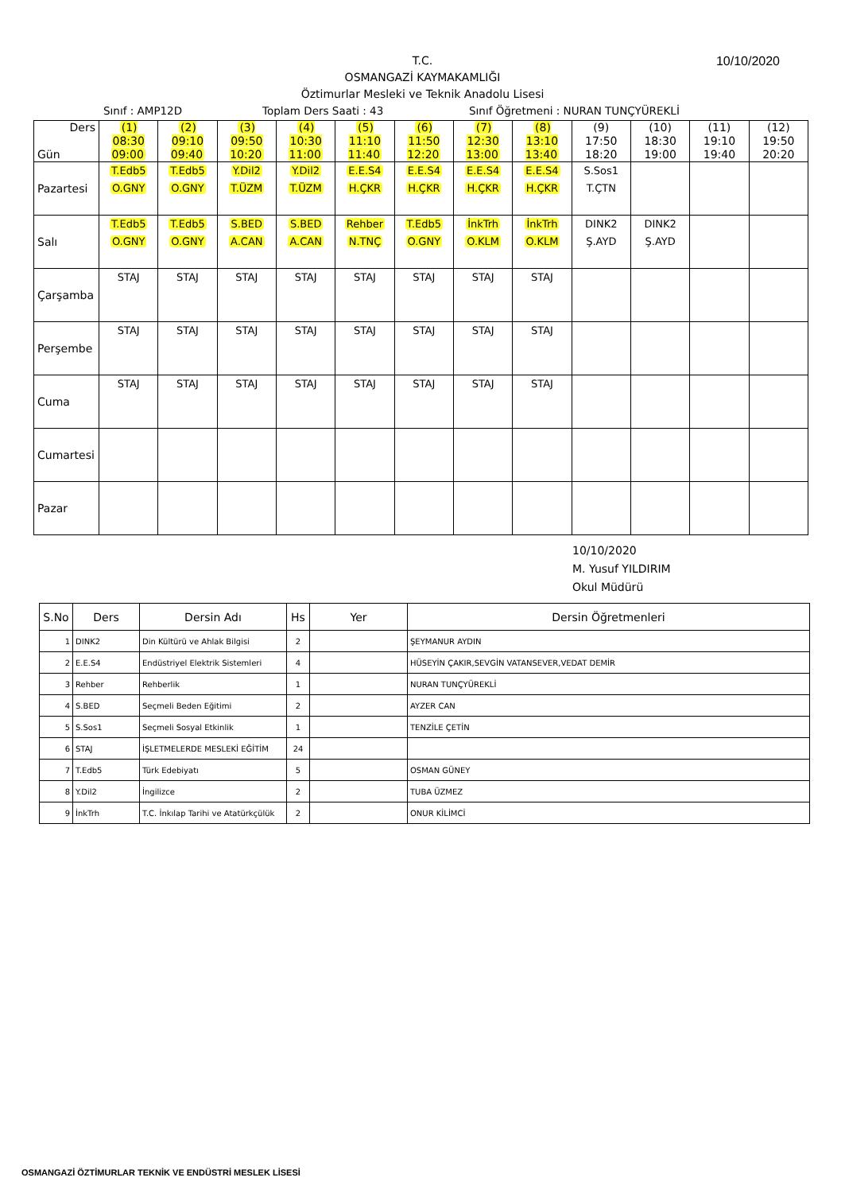T.C.
OSMANGAZİ KAYMAKAMLIĞI
Öztimurlar Mesleki ve Teknik Anadolu Lisesi
10/10/2020
Sınıf : AMP12D Toplam Ders Saati : 43 Sınıf Öğretmeni : NURAN TUNÇYÜREKLİ
| Ders Gün | (1) 08:30 09:00 | (2) 09:10 09:40 | (3) 09:50 10:20 | (4) 10:30 11:00 | (5) 11:10 11:40 | (6) 11:50 12:20 | (7) 12:30 13:00 | (8) 13:10 13:40 | (9) 17:50 18:20 | (10) 18:30 19:00 | (11) 19:10 19:40 | (12) 19:50 20:20 |
| --- | --- | --- | --- | --- | --- | --- | --- | --- | --- | --- | --- | --- |
| Pazartesi | T.Edb5 O.GNY | T.Edb5 O.GNY | Y.Dil2 T.ÜZM | Y.Dil2 T.ÜZM | E.E.S4 H.ÇKR | E.E.S4 H.ÇKR | E.E.S4 H.ÇKR | E.E.S4 H.ÇKR | S.Sos1 T.ÇTN | | | |
| Salı | T.Edb5 O.GNY | T.Edb5 O.GNY | S.BED A.CAN | S.BED A.CAN | Rehber N.TNÇ | T.Edb5 O.GNY | İnkTrh O.KLM | İnkTrh O.KLM | DINK2 Ş.AYD | DINK2 Ş.AYD | | |
| Çarşamba | STAJ | STAJ | STAJ | STAJ | STAJ | STAJ | STAJ | STAJ | | | | |
| Perşembe | STAJ | STAJ | STAJ | STAJ | STAJ | STAJ | STAJ | STAJ | | | | |
| Cuma | STAJ | STAJ | STAJ | STAJ | STAJ | STAJ | STAJ | STAJ | | | | |
| Cumartesi | | | | | | | | | | | | |
| Pazar | | | | | | | | | | | | |
10/10/2020
M. Yusuf YILDIRIM
Okul Müdürü
| S.No | Ders | Dersin Adı | Hs | Yer | Dersin Öğretmenleri |
| --- | --- | --- | --- | --- | --- |
| 1 | DINK2 | Din Kültürü ve Ahlak Bilgisi | 2 | | ŞEYMANUR AYDIN |
| 2 | E.E.S4 | Endüstriyel Elektrik Sistemleri | 4 | | HÜSEYİN ÇAKIR,SEVGİN VATANSEVER,VEDAT DEMİR |
| 3 | Rehber | Rehberlik | 1 | | NURAN TUNÇYÜREKLİ |
| 4 | S.BED | Seçmeli Beden Eğitimi | 2 | | AYZER CAN |
| 5 | S.Sos1 | Seçmeli Sosyal Etkinlik | 1 | | TENZİLE ÇETİN |
| 6 | STAJ | İŞLETMELERDE MESLEKİ EĞİTİM | 24 | | |
| 7 | T.Edb5 | Türk Edebiyatı | 5 | | OSMAN GÜNEY |
| 8 | Y.Dil2 | İngilizce | 2 | | TUBA ÜZMEZ |
| 9 | İnkTrh | T.C. İnkılap Tarihi ve Atatürkçülük | 2 | | ONUR KİLİMCİ |
OSMANGAZİ ÖZTİMURLAR TEKNİK VE ENDÜSTRİ MESLEK LİSESİ